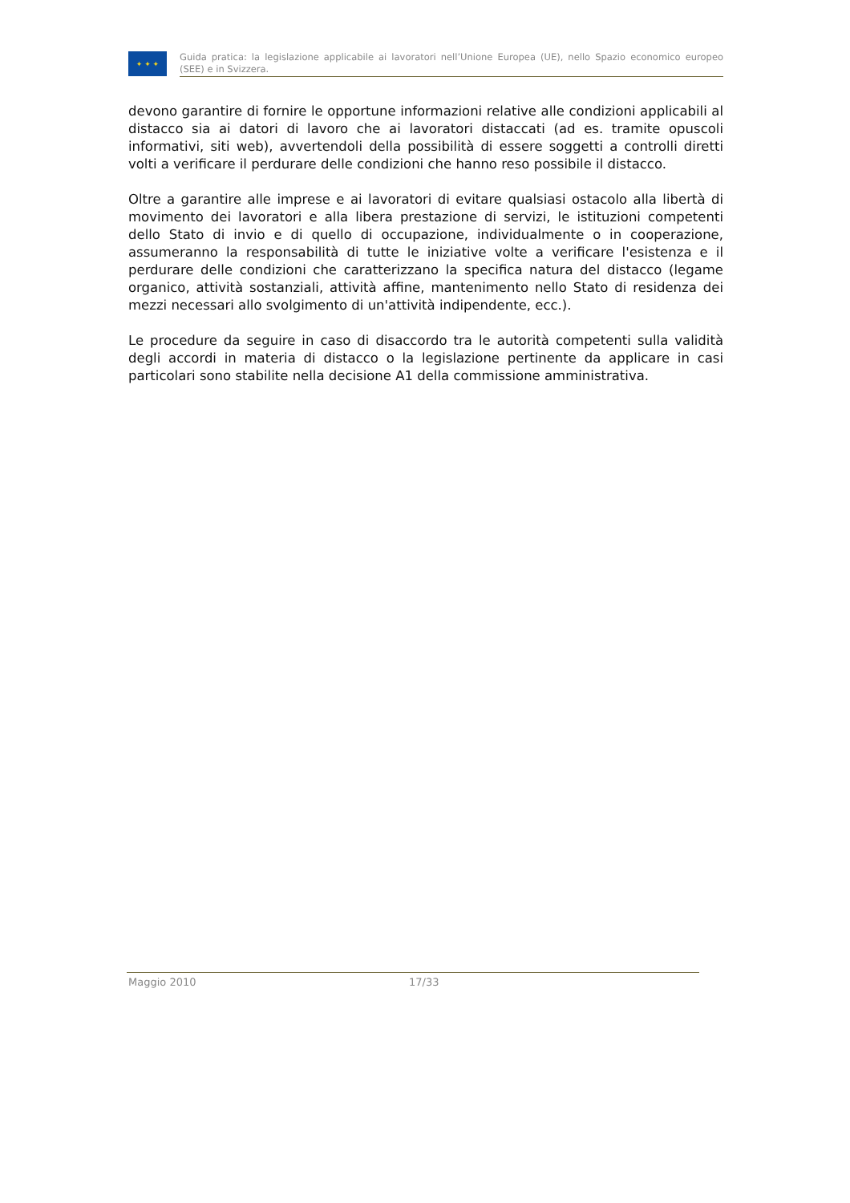✦ ✦ ✦
Guida pratica: la legislazione applicabile ai lavoratori nell’Unione Europea (UE), nello Spazio economico europeo (SEE) e in Svizzera.
devono garantire di fornire le opportune informazioni relative alle condizioni applicabili al distacco sia ai datori di lavoro che ai lavoratori distaccati (ad es. tramite opuscoli informativi, siti web), avvertendoli della possibilità di essere soggetti a controlli diretti volti a verificare il perdurare delle condizioni che hanno reso possibile il distacco.
Oltre a garantire alle imprese e ai lavoratori di evitare qualsiasi ostacolo alla libertà di movimento dei lavoratori e alla libera prestazione di servizi, le istituzioni competenti dello Stato di invio e di quello di occupazione, individualmente o in cooperazione, assumeranno la responsabilità di tutte le iniziative volte a verificare l'esistenza e il perdurare delle condizioni che caratterizzano la specifica natura del distacco (legame organico, attività sostanziali, attività affine, mantenimento nello Stato di residenza dei mezzi necessari allo svolgimento di un'attività indipendente, ecc.).
Le procedure da seguire in caso di disaccordo tra le autorità competenti sulla validità degli accordi in materia di distacco o la legislazione pertinente da applicare in casi particolari sono stabilite nella decisione A1 della commissione amministrativa.
Maggio 2010 17/33